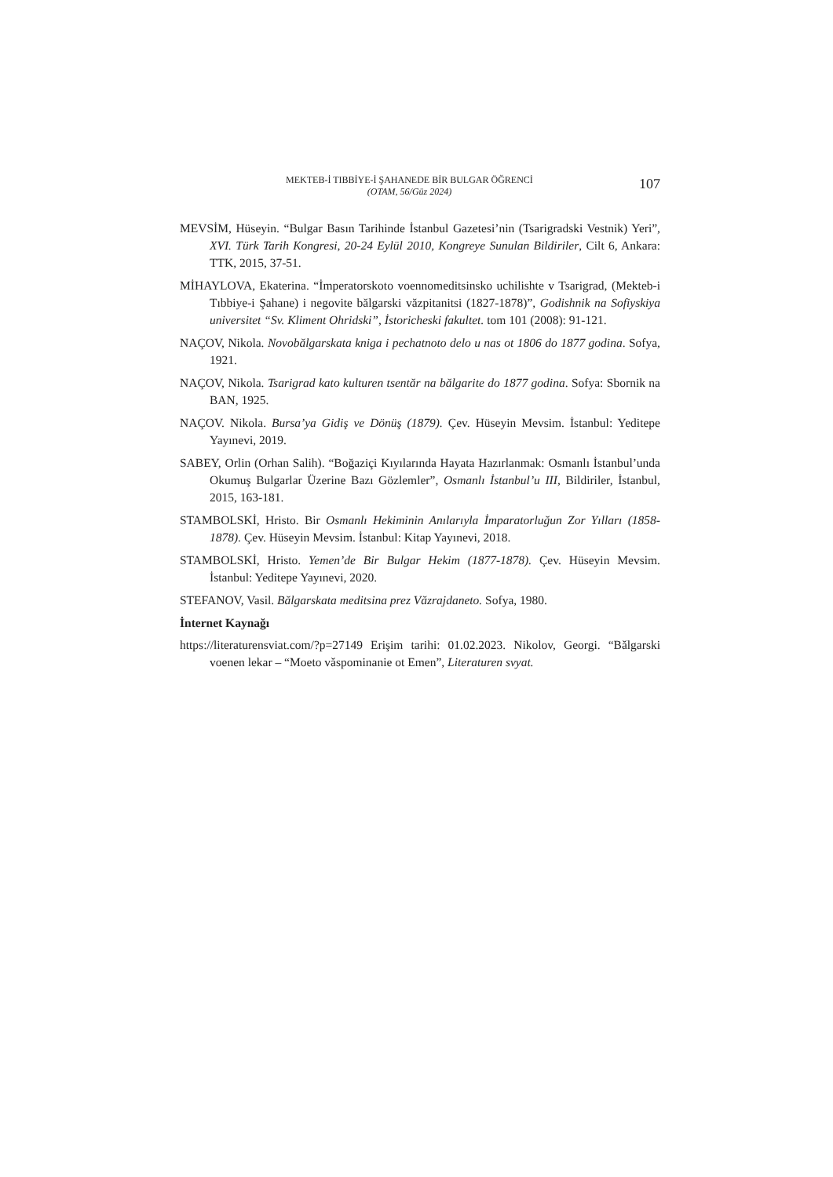MEKTEB-İ TIBBİYE-İ ŞAHANEDE BİR BULGAR ÖĞRENCİ
(OTAM, 56/Güz 2024)
107
MEVSİM, Hüseyin. “Bulgar Basın Tarihinde İstanbul Gazetesi’nin (Tsarigradski Vestnik) Yeri”, XVI. Türk Tarih Kongresi, 20-24 Eylül 2010, Kongreye Sunulan Bildiriler, Cilt 6, Ankara: TTK, 2015, 37-51.
MİHAYLOVA, Ekaterina. “İmperatorskoto voennomeditsinsko uchilishte v Tsarigrad, (Mekteb-i Tıbbiye-i Şahane) i negovite bălgarski văzpitanitsi (1827-1878)”, Godishnik na Sofiyskiya universitet “Sv. Kliment Ohridski”, İstoricheski fakultet. tom 101 (2008): 91-121.
NAÇOV, Nikola. Novobălgarskata kniga i pechatnoto delo u nas ot 1806 do 1877 godina. Sofya, 1921.
NAÇOV, Nikola. Tsarigrad kato kulturen tsentăr na bălgarite do 1877 godina. Sofya: Sbornik na BAN, 1925.
NAÇOV. Nikola. Bursa’ya Gidiş ve Dönüş (1879). Çev. Hüseyin Mevsim. İstanbul: Yeditepe Yayınevi, 2019.
SABEY, Orlin (Orhan Salih). “Boğaziçi Kıyılarında Hayata Hazırlanmak: Osmanlı İstanbul’unda Okumuş Bulgarlar Üzerine Bazı Gözlemler”, Osmanlı İstanbul’u III, Bildiriler, İstanbul, 2015, 163-181.
STAMBOLSKİ, Hristo. Bir Osmanlı Hekiminin Anılarıyla İmparatorluğun Zor Yılları (1858-1878). Çev. Hüseyin Mevsim. İstanbul: Kitap Yayınevi, 2018.
STAMBOLSKİ, Hristo. Yemen’de Bir Bulgar Hekim (1877-1878). Çev. Hüseyin Mevsim. İstanbul: Yeditepe Yayınevi, 2020.
STEFANOV, Vasil. Bălgarskata meditsina prez Văzrajdaneto. Sofya, 1980.
İnternet Kaynağı
https://literaturensviat.com/?p=27149 Erişim tarihi: 01.02.2023. Nikolov, Georgi. “Bǎlgarski voenen lekar – “Moeto vǎspominanie ot Emen”, Literaturen svyat.